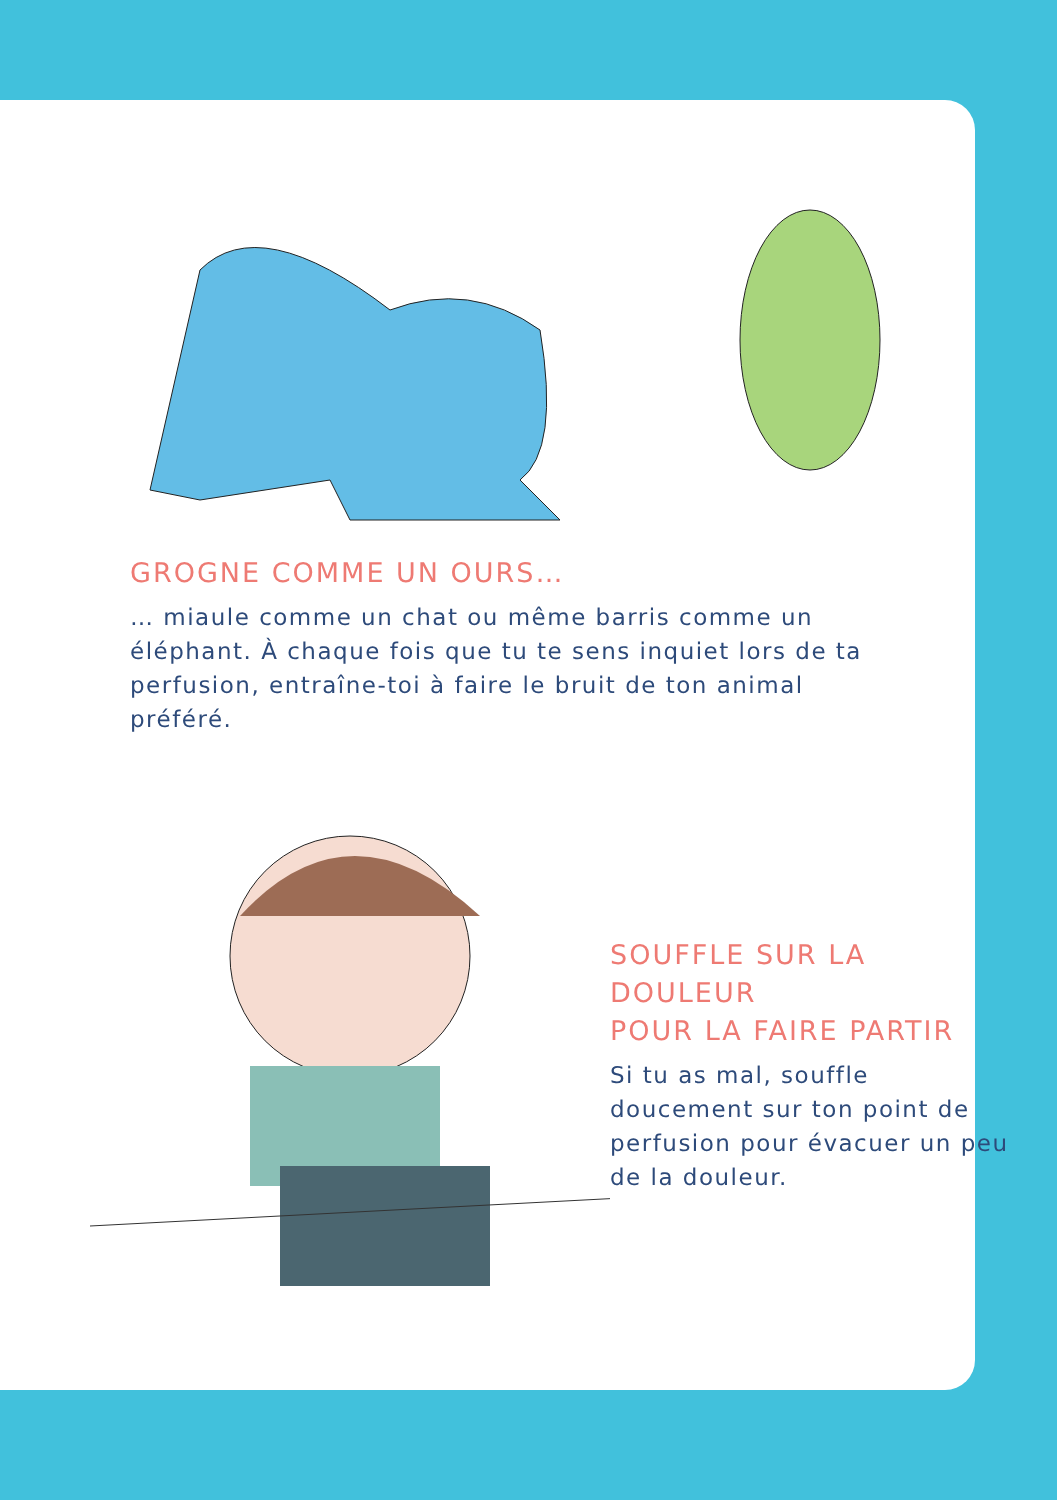GROGNE COMME UN OURS…
… miaule comme un chat ou même barris comme un éléphant. À chaque fois que tu te sens inquiet lors de ta perfusion, entraîne-toi à faire le bruit de ton animal préféré.
SOUFFLE SUR LA DOULEUR
POUR LA FAIRE PARTIR
Si tu as mal, souffle doucement sur ton point de perfusion pour évacuer un peu de la douleur.